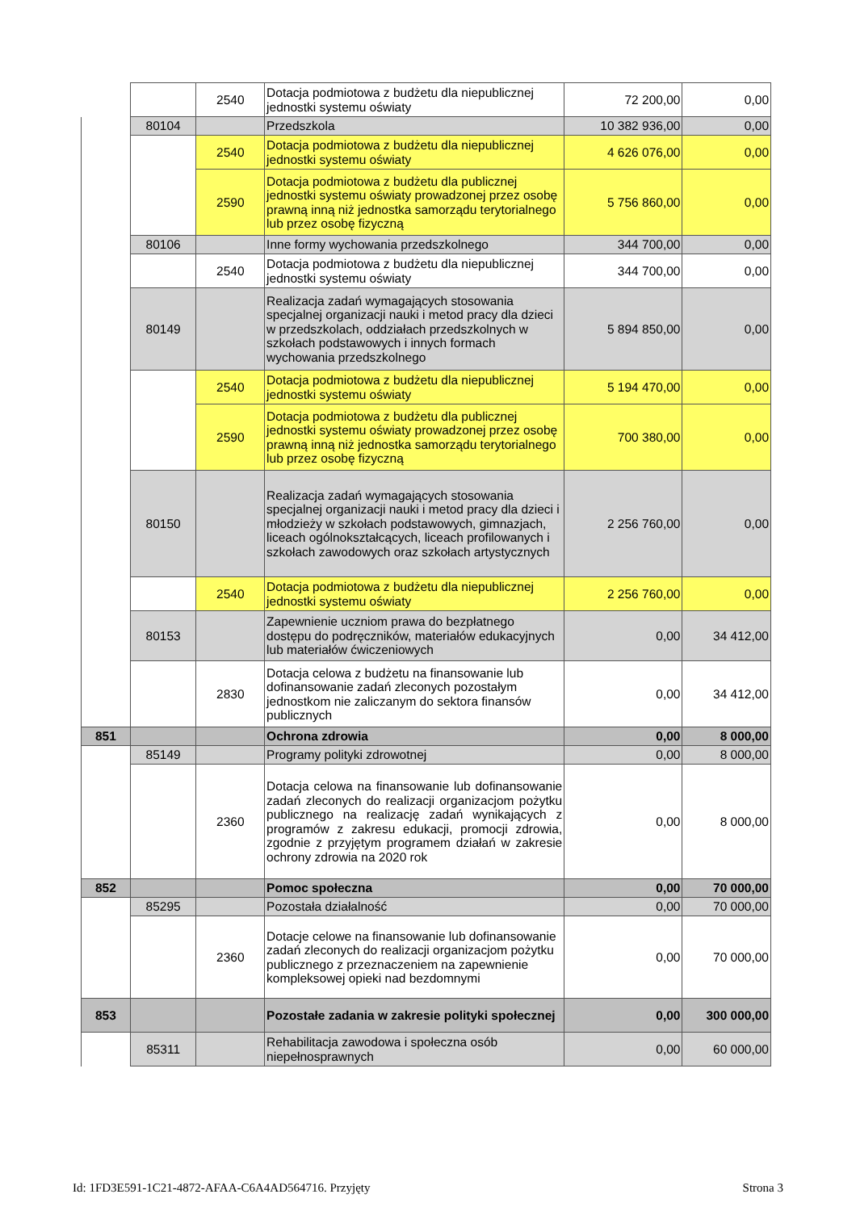| | | 2540 | Dotacja podmiotowa z budżetu dla niepublicznej jednostki systemu oświaty | 72 200,00 | 0,00 |
| | 80104 | | Przedszkola | 10 382 936,00 | 0,00 |
| | | 2540 | Dotacja podmiotowa z budżetu dla niepublicznej jednostki systemu oświaty | 4 626 076,00 | 0,00 |
| | | 2590 | Dotacja podmiotowa z budżetu dla publicznej jednostki systemu oświaty prowadzonej przez osobę prawną inną niż jednostka samorządu terytorialnego lub przez osobę fizyczną | 5 756 860,00 | 0,00 |
| | 80106 | | Inne formy wychowania przedszkolnego | 344 700,00 | 0,00 |
| | | 2540 | Dotacja podmiotowa z budżetu dla niepublicznej jednostki systemu oświaty | 344 700,00 | 0,00 |
| | 80149 | | Realizacja zadań wymagających stosowania specjalnej organizacji nauki i metod pracy dla dzieci w przedszkolach, oddziałach przedszkolnych w szkołach podstawowych i innych formach wychowania przedszkolnego | 5 894 850,00 | 0,00 |
| | | 2540 | Dotacja podmiotowa z budżetu dla niepublicznej jednostki systemu oświaty | 5 194 470,00 | 0,00 |
| | | 2590 | Dotacja podmiotowa z budżetu dla publicznej jednostki systemu oświaty prowadzonej przez osobę prawną inną niż jednostka samorządu terytorialnego lub przez osobę fizyczną | 700 380,00 | 0,00 |
| | 80150 | | Realizacja zadań wymagających stosowania specjalnej organizacji nauki i metod pracy dla dzieci i młodzieży w szkołach podstawowych, gimnazjach, liceach ogólnokształcących, liceach profilowanych i szkołach zawodowych oraz szkołach artystycznych | 2 256 760,00 | 0,00 |
| | | 2540 | Dotacja podmiotowa z budżetu dla niepublicznej jednostki systemu oświaty | 2 256 760,00 | 0,00 |
| | 80153 | | Zapewnienie uczniom prawa do bezpłatnego dostępu do podręczników, materiałów edukacyjnych lub materiałów ćwiczeniowych | 0,00 | 34 412,00 |
| | | 2830 | Dotacja celowa z budżetu na finansowanie lub dofinansowanie zadań zleconych pozostałym jednostkom nie zaliczanym do sektora finansów publicznych | 0,00 | 34 412,00 |
| 851 | | | Ochrona zdrowia | 0,00 | 8 000,00 |
| | 85149 | | Programy polityki zdrowotnej | 0,00 | 8 000,00 |
| | | 2360 | Dotacja celowa na finansowanie lub dofinansowanie zadań zleconych do realizacji organizacjom pożytku publicznego na realizację zadań wynikających z programów z zakresu edukacji, promocji zdrowia, zgodnie z przyjętym programem działań w zakresie ochrony zdrowia na 2020 rok | 0,00 | 8 000,00 |
| 852 | | | Pomoc społeczna | 0,00 | 70 000,00 |
| | 85295 | | Pozostała działalność | 0,00 | 70 000,00 |
| | | 2360 | Dotacje celowe na finansowanie lub dofinansowanie zadań zleconych do realizacji organizacjom pożytku publicznego z przeznaczeniem na zapewnienie kompleksowej opieki nad bezdomnymi | 0,00 | 70 000,00 |
| 853 | | | Pozostałe zadania w zakresie polityki społecznej | 0,00 | 300 000,00 |
| | 85311 | | Rehabilitacja zawodowa i społeczna osób niepełnosprawnych | 0,00 | 60 000,00 |
Id: 1FD3E591-1C21-4872-AFAA-C6A4AD564716. Przyjęty Strona 3